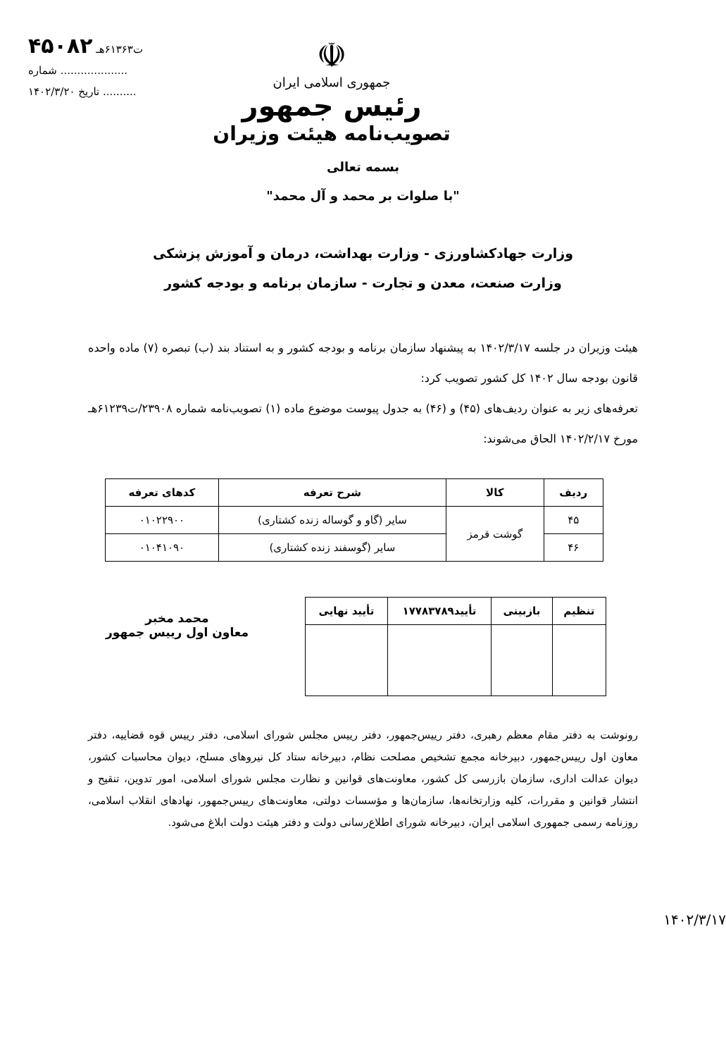ت۶۱۳۶۳هـ ۴۵۰۸۲
شماره ....................
تاریخ ۱۴۰۲/۳/۲۰ ..........
☫
جمهوری اسلامی ایران
رئیس جمهور
تصویب‌نامه هیئت وزیران
بسمه تعالی
"با صلوات بر محمد و آل محمد"
وزارت جهادکشاورزی - وزارت بهداشت، درمان و آموزش پزشکی
وزارت صنعت، معدن و تجارت - سازمان برنامه و بودجه کشور
هیئت وزیران در جلسه ۱۴۰۲/۳/۱۷ به پیشنهاد سازمان برنامه و بودجه کشور و به استناد بند (ب) تبصره (۷) ماده واحده قانون بودجه سال ۱۴۰۲ کل کشور تصویب کرد:
تعرفه‌های زیر به عنوان ردیف‌های (۴۵) و (۴۶) به جدول پیوست موضوع ماده (۱) تصویب‌نامه شماره ۲۳۹۰۸/ت۶۱۲۳۹هـ مورخ ۱۴۰۲/۲/۱۷ الحاق می‌شوند:
| ردیف | کالا | شرح تعرفه | کدهای تعرفه |
| --- | --- | --- | --- |
| ۴۵ | گوشت قرمز | سایر (گاو و گوساله زنده کشتاری) | ۰۱۰۲۲۹۰۰ |
| ۴۶ | | سایر (گوسفند زنده کشتاری) | ۰۱۰۴۱۰۹۰ |
| تنظیم | بازبینی | تأیید۱۷۷۸۳۷۸۹ | تأیید نهایی |
| --- | --- | --- | --- |
محمد مخبر
معاون اول رییس جمهور
رونوشت به دفتر مقام معظم رهبری، دفتر رییس‌جمهور، دفتر رییس مجلس شورای اسلامی، دفتر رییس قوه قضاییه، دفتر معاون اول رییس‌جمهور، دبیرخانه مجمع تشخیص مصلحت نظام، دبیرخانه ستاد کل نیروهای مسلح، دیوان محاسبات کشور، دیوان عدالت اداری، سازمان بازرسی کل کشور، معاونت‌های قوانین و نظارت مجلس شورای اسلامی، امور تدوین، تنقیح و انتشار قوانین و مقررات، کلیه وزارتخانه‌ها، سازمان‌ها و مؤسسات دولتی، معاونت‌های رییس‌جمهور، نهادهای انقلاب اسلامی، روزنامه رسمی جمهوری اسلامی ایران، دبیرخانه شورای اطلاع‌رسانی دولت و دفتر هیئت دولت ابلاغ می‌شود.
۱۴۰۲/۳/۱۷